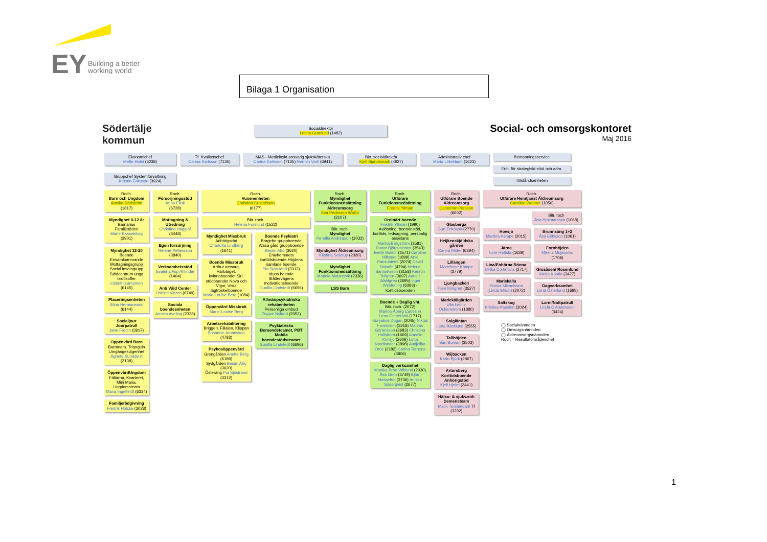EY
Building a better
working world
Bilaga 1 Organisation
Södertälje
kommun
Socialdirektör
Lenita Granlund (1482)
Social- och omsorgskontoret
Maj 2016
Ekonomichef
Mette Holst (6238)
Tf. Kvalitetschef
Carina Karlsson (7135)
MAS - Medicinskt ansvarig sjuksköterska
Carina Karlsson (7135) Nermin Varli (6941)
Bitr. socialdirektör
Kjell Sjundemark (4927)
Administrativ chef
Maria Lilliebladh (1623)
Bemanningsservice
Enh. för strategiskt stöd och adm.
Tillståndsenheten
Gruppchef Systemförvaltning
Kerstin Eriksson (3924)
Roch.
Barn och Ungdom
Annika Rådström
(1817)
Myndighet 0-12 år
Barnahus Familjerätten
Marie Kasselskog (3901)
Myndighet 13-20
Boende Ensamkommande Mottagningsgrupp Social insatsgrupp Stödcentrum unga brottsoffer
Lisbeth Lampinen (6145)
Placeringsenheten
Stina Hermansson (6144)
Socialjour Jourpatrull
Jane Fredin (3917)
Öppenvård Barn
Barnteam. Triangeln Umgängeslägenhet
Agneta Sundqvist (2138)
ÖppenvårdUngdom
Fältarna, Kvarteret, Mini Maria, Ungdomsteam
Maria Ingelfeldt (6334)
Familjerådgivning
Fredrik Hölcke (3028)
Roch.
Försörjningsstöd
Anna Flink
(6728)
Mottagning & Utredning
Christina Hägglöf (3448)
Egen försörjning
Helene Pettersson (3840)
Verksamhetsstöd
Evalena Asp Ahlinder (1404)
Anti Våld Center
Liselott Vigren (6749)
Sociala boendeenheten
Annica Aveling (2338)
Roch.
Vuxenenheten
Christina Gustafsson
(6177)
Bitr. roch.
Helena Forslund (1522)
Myndighet Missbruk
Anhörigstöd
Charlotta Lindberg (1641)
Boende Missbruk
Arthur omsorg, Härbärget, kvinnoboendet Siri, stödboendet Nova och Vigor, Vista lägtröskelboende
Marie-Louise Berg (1084)
Öppenvård Missbruk
Marie-Louise Berg
Arbetsrehabilitering
Briggen, Filialen, Klippan
Susanne Johansson (4783)
Psykosöppenvård
Grengården Anette Berg (6189)
Sydgården Besim Aho (3620)
Österäng Pia Sjöstrand (3312)
Boende Psykiatri
Bragebo gruppboende Wasa gård gruppboende
Besim Aho (3620)
Emyhemmets korttidsboende Höjdens samlade boende
Pia Sjöstrand (3312)
Iduns boende Slåttervägens motivationsboende
Gunilla Lindstedt (6696)
Allmänpsykiatriska rehabenheten
Personliga ombud
Trygve Nylund (2052)
Psykiatriska Beroendeteamet, PBT
Mobila boendestödsteamet
Gunilla Lindstedt (6696)
Roch.
Myndighet Funktionsnedsättning Äldreomsorg
Eva Pedersen Wallin
(2107)
Bitr. roch.
Myndighet
Pernilla Andréason (2032)
Myndighet Äldreomsorg
Kristina Selerup (2020)
Myndighet Funktionsnedsättning
Mariola Mularczyk (2336)
LSS Barn
Roch.
Utförare Funktionsnedsättning
Fredrik Yllman
Ordinärt boende
Fredrik Yllman (1990)
Avlösning, boendestöd, korttids, ledsagning, personlig assistans
Marika Bergström (3581) Runar Björgvinsson (3543) Ivette Boktor (3571) Caroline Hillstedt (1899) Anki Paksuniemi (2074) David Salmén (4794) Helena Samuelsson (3158) Kerstin Tellgren (3697) Annelii Wahlgren (2695) Inger Westerling (6383) - korttidsboenden
Boende + Daglig vht.
Bitr. roch. (2672)
Marina Åberg Carlsson
Lena Centerholt (1717) Kuryakos Dogan (2045) Niklas Forsström (3218) Mattias Göransson (2683) Christina Hallström (1669) Annelie Kimsjö (2606) Lotta Nordlander (3898) Andjelika Oroz (2182) Carina Torneus (3806)
Daglig verksamhet
Monika Broo Wiklund (2030) Åsa Gren (3749) Björn Hasselrot (3736) Annika Söderqvist (2677)
Roch.
Utförare Boende Äldreomsorg
Catherine Persson (6602)
Glasberga
Gun Eriksson (2770)
Heijkenskjöldska gården
Carina Möter (6394)
Lillängen
Madeleine Kämpe (3779)
Ljungbacken
Tove Kihlgren (3527)
Mariekällgården
Ulla Ledin-Ockenström (1880)
Solgläntan
Lena Bäcklund (2555)
Tallhöjden
Sari Boman (3503)
Wijbacken
Karin Björk (2867)
Artursberg Korttidsboende Anhörigstöd
Kjell Hjelm (2441)
Hälso- & sjukv.enh Demensteam
Malin Torstendahl Tf (3392)
Roch.
Utförare Hemtjänst Äldreomsorg
Caroline Wenner (1050)
Bitr. roch
Åsa Hjalmarsson (1068)
Hovsjö
Martina Kämpe (2015)
Järna
Tuire Hattula (1639)
Lina/Enhörna Rönna
Ulrika Cortinovis (2717)
Mariekälla
Emma Mikaelsson (Linda Stridh) (2072)
Saltskog
Kristina Hasslert (3024)
Brunnsäng 1+2
Åsa Eriksson (1061)
Fornhöjden
Mirella Mujanovic (1708)
Grusåsen/ Rosenlund
Merja Kontio (3427)
Dagverksamhet
Lena Österlund (1689)
Larm/Nattpatrull
Linda C Andersson (3424)
◯ Socialnämnden
◯ Omsorgsnämnden
◯ Äldreomsorgsnämnden
Roch = Resultatområdeschef
1